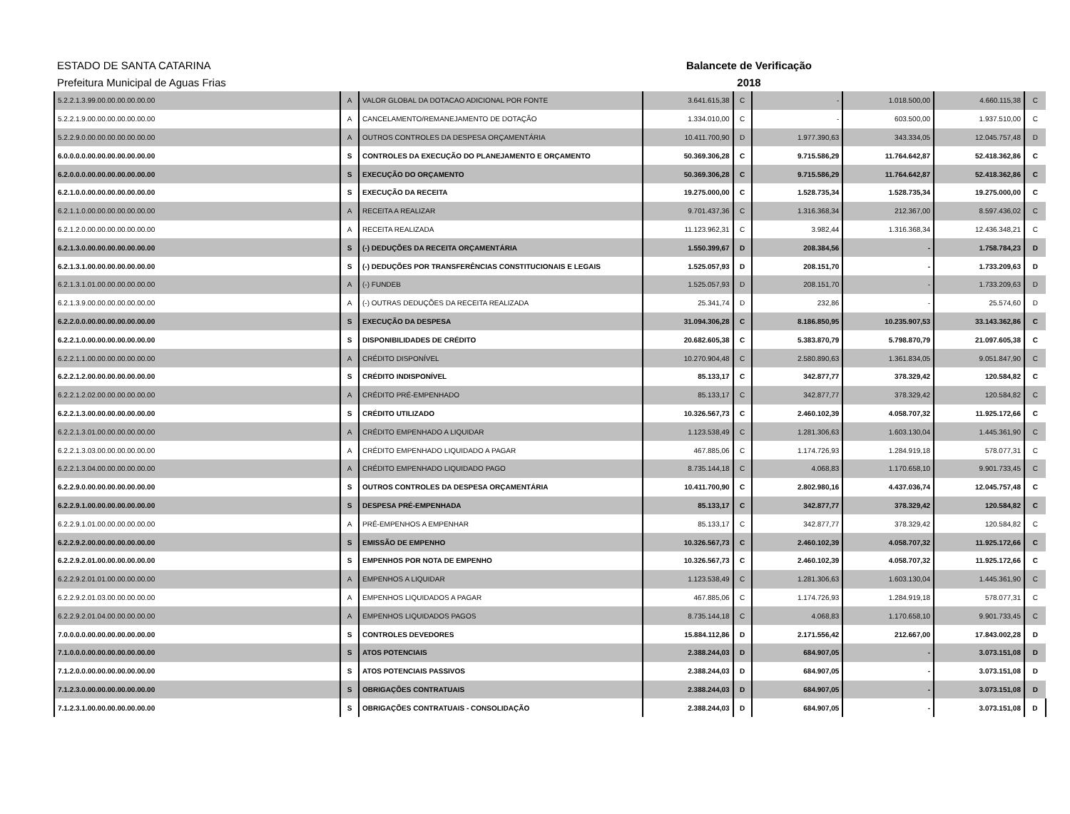ESTADO DE SANTA CATARINA
Prefeitura Municipal de Aguas Frias
Balancete de Verificação
2018
| 5.2.2.1.3.99.00.00.00.00.00.00 | A | VALOR GLOBAL DA DOTACAO ADICIONAL POR FONTE | 3.641.615,38 | C | - | 1.018.500,00 | 4.660.115,38 | C |
| 5.2.2.1.9.00.00.00.00.00.00.00 | A | CANCELAMENTO/REMANEJAMENTO DE DOTAÇÃO | 1.334.010,00 | C | - | 603.500,00 | 1.937.510,00 | C |
| 5.2.2.9.0.00.00.00.00.00.00.00 | A | OUTROS CONTROLES DA DESPESA ORÇAMENTÁRIA | 10.411.700,90 | D | 1.977.390,63 | 343.334,05 | 12.045.757,48 | D |
| 6.0.0.0.0.00.00.00.00.00.00.00 | S | CONTROLES DA EXECUÇÃO DO PLANEJAMENTO E ORÇAMENTO | 50.369.306,28 | C | 9.715.586,29 | 11.764.642,87 | 52.418.362,86 | C |
| 6.2.0.0.0.00.00.00.00.00.00.00 | S | EXECUÇÃO DO ORÇAMENTO | 50.369.306,28 | C | 9.715.586,29 | 11.764.642,87 | 52.418.362,86 | C |
| 6.2.1.0.0.00.00.00.00.00.00.00 | S | EXECUÇÃO DA RECEITA | 19.275.000,00 | C | 1.528.735,34 | 1.528.735,34 | 19.275.000,00 | C |
| 6.2.1.1.0.00.00.00.00.00.00.00 | A | RECEITA A REALIZAR | 9.701.437,36 | C | 1.316.368,34 | 212.367,00 | 8.597.436,02 | C |
| 6.2.1.2.0.00.00.00.00.00.00.00 | A | RECEITA REALIZADA | 11.123.962,31 | C | 3.982,44 | 1.316.368,34 | 12.436.348,21 | C |
| 6.2.1.3.0.00.00.00.00.00.00.00 | S | (-) DEDUÇÕES DA RECEITA ORÇAMENTÁRIA | 1.550.399,67 | D | 208.384,56 | - | 1.758.784,23 | D |
| 6.2.1.3.1.00.00.00.00.00.00.00 | S | (-) DEDUÇÕES POR TRANSFERÊNCIAS CONSTITUCIONAIS E LEGAIS | 1.525.057,93 | D | 208.151,70 | - | 1.733.209,63 | D |
| 6.2.1.3.1.01.00.00.00.00.00.00 | A | (-) FUNDEB | 1.525.057,93 | D | 208.151,70 | - | 1.733.209,63 | D |
| 6.2.1.3.9.00.00.00.00.00.00.00 | A | (-) OUTRAS DEDUÇÕES DA RECEITA REALIZADA | 25.341,74 | D | 232,86 | - | 25.574,60 | D |
| 6.2.2.0.0.00.00.00.00.00.00.00 | S | EXECUÇÃO DA DESPESA | 31.094.306,28 | C | 8.186.850,95 | 10.235.907,53 | 33.143.362,86 | C |
| 6.2.2.1.0.00.00.00.00.00.00.00 | S | DISPONIBILIDADES DE CRÉDITO | 20.682.605,38 | C | 5.383.870,79 | 5.798.870,79 | 21.097.605,38 | C |
| 6.2.2.1.1.00.00.00.00.00.00.00 | A | CRÉDITO DISPONÍVEL | 10.270.904,48 | C | 2.580.890,63 | 1.361.834,05 | 9.051.847,90 | C |
| 6.2.2.1.2.00.00.00.00.00.00.00 | S | CRÉDITO INDISPONÍVEL | 85.133,17 | C | 342.877,77 | 378.329,42 | 120.584,82 | C |
| 6.2.2.1.2.02.00.00.00.00.00.00 | A | CRÉDITO PRÉ-EMPENHADO | 85.133,17 | C | 342.877,77 | 378.329,42 | 120.584,82 | C |
| 6.2.2.1.3.00.00.00.00.00.00.00 | S | CRÉDITO UTILIZADO | 10.326.567,73 | C | 2.460.102,39 | 4.058.707,32 | 11.925.172,66 | C |
| 6.2.2.1.3.01.00.00.00.00.00.00 | A | CRÉDITO EMPENHADO A LIQUIDAR | 1.123.538,49 | C | 1.281.306,63 | 1.603.130,04 | 1.445.361,90 | C |
| 6.2.2.1.3.03.00.00.00.00.00.00 | A | CRÉDITO EMPENHADO LIQUIDADO A PAGAR | 467.885,06 | C | 1.174.726,93 | 1.284.919,18 | 578.077,31 | C |
| 6.2.2.1.3.04.00.00.00.00.00.00 | A | CRÉDITO EMPENHADO LIQUIDADO PAGO | 8.735.144,18 | C | 4.068,83 | 1.170.658,10 | 9.901.733,45 | C |
| 6.2.2.9.0.00.00.00.00.00.00.00 | S | OUTROS CONTROLES DA DESPESA ORÇAMENTÁRIA | 10.411.700,90 | C | 2.802.980,16 | 4.437.036,74 | 12.045.757,48 | C |
| 6.2.2.9.1.00.00.00.00.00.00.00 | S | DESPESA PRÉ-EMPENHADA | 85.133,17 | C | 342.877,77 | 378.329,42 | 120.584,82 | C |
| 6.2.2.9.1.01.00.00.00.00.00.00 | A | PRÉ-EMPENHOS A EMPENHAR | 85.133,17 | C | 342.877,77 | 378.329,42 | 120.584,82 | C |
| 6.2.2.9.2.00.00.00.00.00.00.00 | S | EMISSÃO DE EMPENHO | 10.326.567,73 | C | 2.460.102,39 | 4.058.707,32 | 11.925.172,66 | C |
| 6.2.2.9.2.01.00.00.00.00.00.00 | S | EMPENHOS POR NOTA DE EMPENHO | 10.326.567,73 | C | 2.460.102,39 | 4.058.707,32 | 11.925.172,66 | C |
| 6.2.2.9.2.01.01.00.00.00.00.00 | A | EMPENHOS A LIQUIDAR | 1.123.538,49 | C | 1.281.306,63 | 1.603.130,04 | 1.445.361,90 | C |
| 6.2.2.9.2.01.03.00.00.00.00.00 | A | EMPENHOS LIQUIDADOS A PAGAR | 467.885,06 | C | 1.174.726,93 | 1.284.919,18 | 578.077,31 | C |
| 6.2.2.9.2.01.04.00.00.00.00.00 | A | EMPENHOS LIQUIDADOS PAGOS | 8.735.144,18 | C | 4.068,83 | 1.170.658,10 | 9.901.733,45 | C |
| 7.0.0.0.0.00.00.00.00.00.00.00 | S | CONTROLES DEVEDORES | 15.884.112,86 | D | 2.171.556,42 | 212.667,00 | 17.843.002,28 | D |
| 7.1.0.0.0.00.00.00.00.00.00.00 | S | ATOS POTENCIAIS | 2.388.244,03 | D | 684.907,05 | - | 3.073.151,08 | D |
| 7.1.2.0.0.00.00.00.00.00.00.00 | S | ATOS POTENCIAIS PASSIVOS | 2.388.244,03 | D | 684.907,05 | - | 3.073.151,08 | D |
| 7.1.2.3.0.00.00.00.00.00.00.00 | S | OBRIGAÇÕES CONTRATUAIS | 2.388.244,03 | D | 684.907,05 | - | 3.073.151,08 | D |
| 7.1.2.3.1.00.00.00.00.00.00.00 | S | OBRIGAÇÕES CONTRATUAIS - CONSOLIDAÇÃO | 2.388.244,03 | D | 684.907,05 | - | 3.073.151,08 | D |